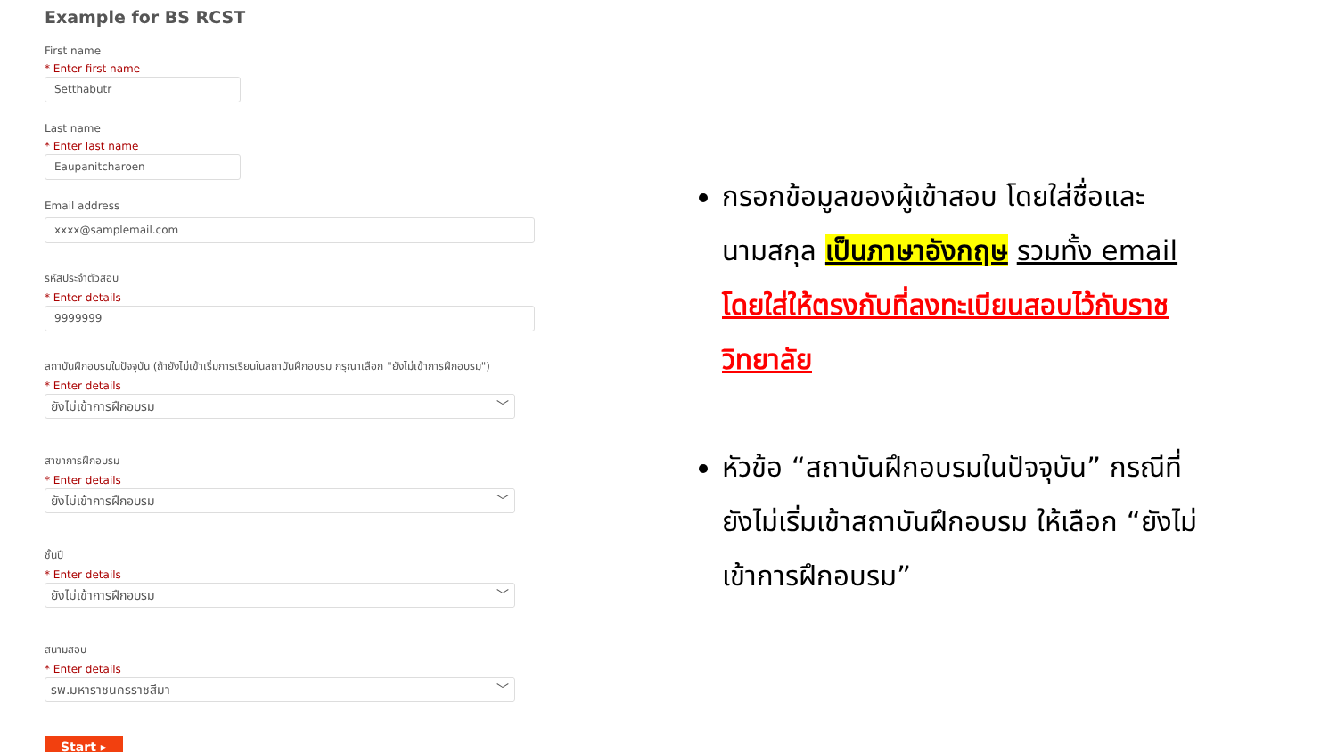Example for BS RCST
First name
* Enter first name
Setthabutr
Last name
* Enter last name
Eaupanitcharoen
Email address
xxxx@samplemail.com
รหัสประจำตัวสอบ
* Enter details
9999999
สถาบันฝึกอบรมในปัจจุบัน (ถ้ายังไม่เข้าเริ่มการเรียนในสถาบันฝึกอบรม กรุณาเลือก "ยังไม่เข้าการฝึกอบรม")
* Enter details
ยังไม่เข้าการฝึกอบรม ﹀
สาขาการฝึกอบรม
* Enter details
ยังไม่เข้าการฝึกอบรม ﹀
ชั้นปี
* Enter details
ยังไม่เข้าการฝึกอบรม ﹀
สนามสอบ
* Enter details
รพ.มหาราชนครราชสีมา ﹀
Start ▸
กรอกข้อมูลของผู้เข้าสอบ โดยใส่ชื่อและนามสกุล เป็นภาษาอังกฤษ รวมทั้ง email โดยใส่ให้ตรงกับที่ลงทะเบียนสอบไว้กับราชวิทยาลัย
หัวข้อ “สถาบันฝึกอบรมในปัจจุบัน” กรณีที่ยังไม่เริ่มเข้าสถาบันฝึกอบรม ให้เลือก “ยังไม่เข้าการฝึกอบรม”